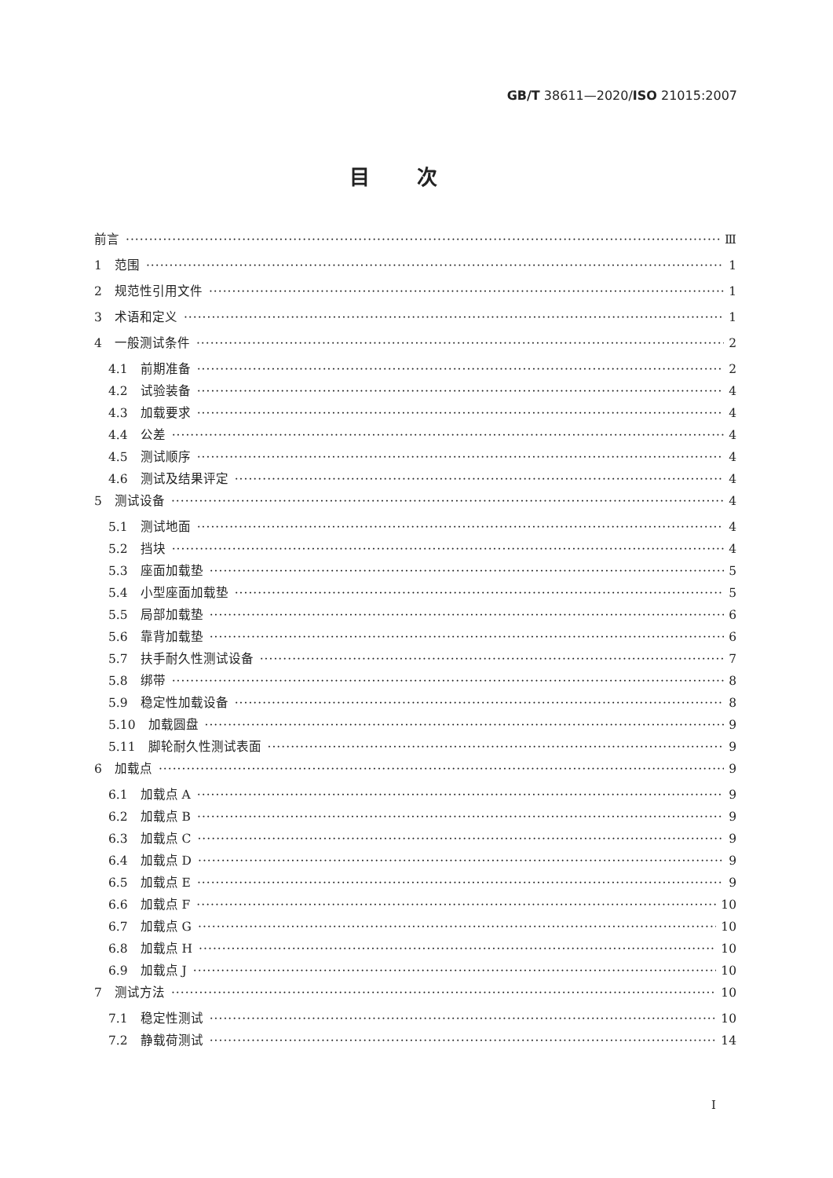GB/T 38611—2020/ISO 21015:2007
目次
前言 Ⅲ
1　范围 1
2　规范性引用文件 1
3　术语和定义 1
4　一般测试条件 2
4.1　前期准备 2
4.2　试验装备 4
4.3　加载要求 4
4.4　公差 4
4.5　测试顺序 4
4.6　测试及结果评定 4
5　测试设备 4
5.1　测试地面 4
5.2　挡块 4
5.3　座面加载垫 5
5.4　小型座面加载垫 5
5.5　局部加载垫 6
5.6　靠背加载垫 6
5.7　扶手耐久性测试设备 7
5.8　绑带 8
5.9　稳定性加载设备 8
5.10　加载圆盘 9
5.11　脚轮耐久性测试表面 9
6　加载点 9
6.1　加载点 A 9
6.2　加载点 B 9
6.3　加载点 C 9
6.4　加载点 D 9
6.5　加载点 E 9
6.6　加载点 F 10
6.7　加载点 G 10
6.8　加载点 H 10
6.9　加载点 J 10
7　测试方法 10
7.1　稳定性测试 10
7.2　静载荷测试 14
I